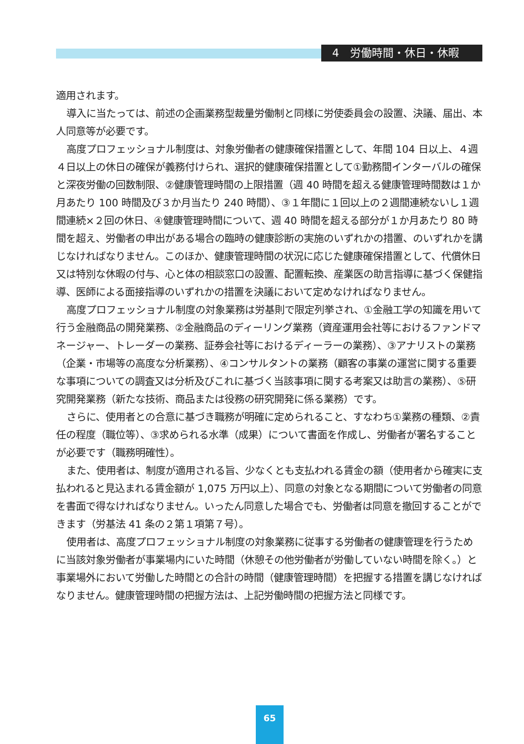4　労働時間・休日・休暇
適用されます。
導入に当たっては、前述の企画業務型裁量労働制と同様に労使委員会の設置、決議、届出、本人同意等が必要です。
高度プロフェッショナル制度は、対象労働者の健康確保措置として、年間 104 日以上、４週４日以上の休日の確保が義務付けられ、選択的健康確保措置として①勤務間インターバルの確保と深夜労働の回数制限、②健康管理時間の上限措置（週 40 時間を超える健康管理時間数は１か月あたり 100 時間及び３か月当たり 240 時間）、③１年間に１回以上の２週間連続ないし１週間連続×２回の休日、④健康管理時間について、週 40 時間を超える部分が１か月あたり 80 時間を超え、労働者の申出がある場合の臨時の健康診断の実施のいずれかの措置、のいずれかを講じなければなりません。このほか、健康管理時間の状況に応じた健康確保措置として、代償休日又は特別な休暇の付与、心と体の相談窓口の設置、配置転換、産業医の助言指導に基づく保健指導、医師による面接指導のいずれかの措置を決議において定めなければなりません。
高度プロフェッショナル制度の対象業務は労基則で限定列挙され、①金融工学の知識を用いて行う金融商品の開発業務、②金融商品のディーリング業務（資産運用会社等におけるファンドマネージャー、トレーダーの業務、証券会社等におけるディーラーの業務）、③アナリストの業務（企業・市場等の高度な分析業務）、④コンサルタントの業務（顧客の事業の運営に関する重要な事項についての調査又は分析及びこれに基づく当該事項に関する考案又は助言の業務）、⑤研究開発業務（新たな技術、商品または役務の研究開発に係る業務）です。
さらに、使用者との合意に基づき職務が明確に定められること、すなわち①業務の種類、②責任の程度（職位等）、③求められる水準（成果）について書面を作成し、労働者が署名することが必要です（職務明確性）。
また、使用者は、制度が適用される旨、少なくとも支払われる賃金の額（使用者から確実に支払われると見込まれる賃金額が 1,075 万円以上）、同意の対象となる期間について労働者の同意を書面で得なければなりません。いったん同意した場合でも、労働者は同意を撤回することができます（労基法 41 条の２第１項第７号）。
使用者は、高度プロフェッショナル制度の対象業務に従事する労働者の健康管理を行うために当該対象労働者が事業場内にいた時間（休憩その他労働者が労働していない時間を除く。）と事業場外において労働した時間との合計の時間（健康管理時間）を把握する措置を講じなければなりません。健康管理時間の把握方法は、上記労働時間の把握方法と同様です。
65